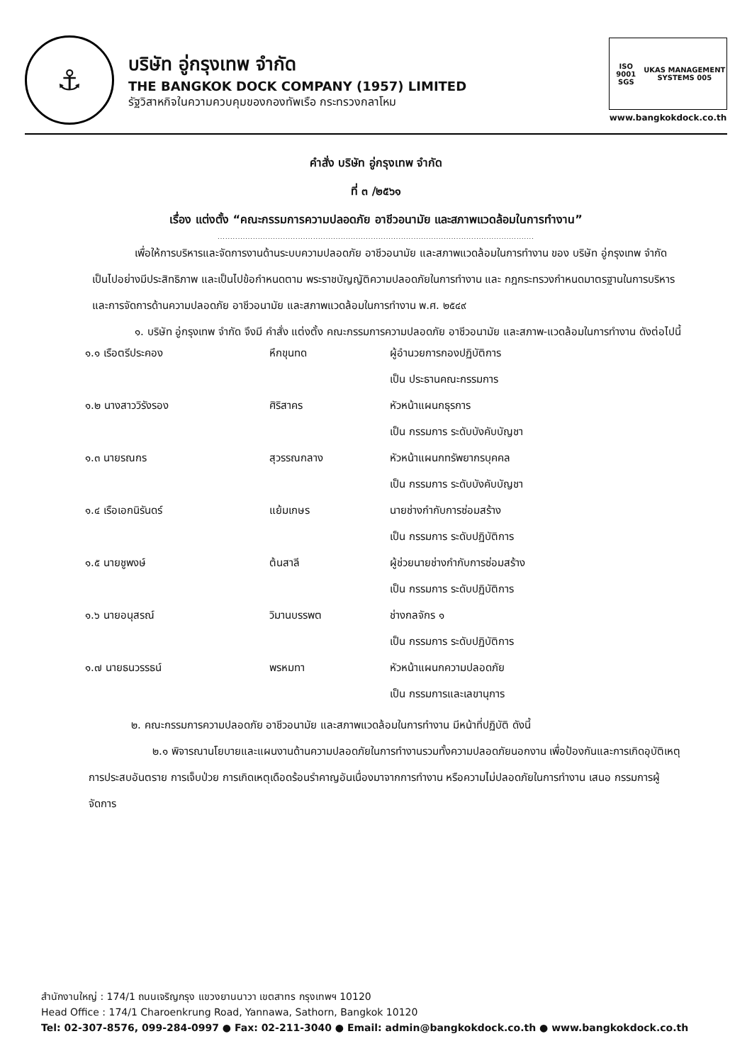⚓
บริษัท อู่กรุงเทพ จำกัด
THE BANGKOK DOCK COMPANY (1957) LIMITED
รัฐวิสาหกิจในความควบคุมของกองทัพเรือ กระทรวงกลาโหม
ISO 9001 SGS UKAS MANAGEMENT SYSTEMS 005
www.bangkokdock.co.th
คำสั่ง บริษัท อู่กรุงเทพ จำกัด
ที่ ๓ /๒๕๖๑
เรื่อง แต่งตั้ง “คณะกรรมการความปลอดภัย อาชีวอนามัย และสภาพแวดล้อมในการทำงาน”
..............................................................................................................................
เพื่อให้การบริหารและจัดการงานด้านระบบความปลอดภัย อาชีวอนามัย และสภาพแวดล้อมในการทำงาน ของ บริษัท อู่กรุงเทพ จำกัด เป็นไปอย่างมีประสิทธิภาพ และเป็นไปข้อกำหนดตาม พระราชบัญญัติความปลอดภัยในการทำงาน และ กฎกระทรวงกำหนดมาตรฐานในการบริหารและการจัดการด้านความปลอดภัย อาชีวอนามัย และสภาพแวดล้อมในการทำงาน พ.ศ. ๒๕๔๙
๑. บริษัท อู่กรุงเทพ จำกัด จึงมี คำสั่ง แต่งตั้ง คณะกรรมการความปลอดภัย อาชีวอนามัย และสภาพ-แวดล้อมในการทำงาน ดังต่อไปนี้
| ๑.๑ เรือตรีประคอง | หึกขุนทด | ผู้อำนวยการกองปฏิบัติการ |
| | | เป็น ประธานคณะกรรมการ |
| ๑.๒ นางสาววิรังรอง | ศิริสาคร | หัวหน้าแผนกธุรการ |
| | | เป็น กรรมการ ระดับบังคับบัญชา |
| ๑.๓ นายรณกร | สุวรรณกลาง | หัวหน้าแผนกทรัพยากรบุคคล |
| | | เป็น กรรมการ ระดับบังคับบัญชา |
| ๑.๔ เรือเอกนิรันดร์ | แย้มเกษร | นายช่างกำกับการซ่อมสร้าง |
| | | เป็น กรรมการ ระดับปฏิบัติการ |
| ๑.๕ นายชูพงษ์ | ต้นสาลี | ผู้ช่วยนายช่างกำกับการซ่อมสร้าง |
| | | เป็น กรรมการ ระดับปฏิบัติการ |
| ๑.๖ นายอนุสรณ์ | วิมานบรรพต | ช่างกลจักร ๑ |
| | | เป็น กรรมการ ระดับปฏิบัติการ |
| ๑.๗ นายธนวรรธน์ | พรหมทา | หัวหน้าแผนกความปลอดภัย |
| | | เป็น กรรมการและเลขานุการ |
๒. คณะกรรมการความปลอดภัย อาชีวอนามัย และสภาพแวดล้อมในการทำงาน มีหน้าที่ปฏิบัติ ดังนี้
๒.๑ พิจารณานโยบายและแผนงานด้านความปลอดภัยในการทำงานรวมทั้งความปลอดภัยนอกงาน เพื่อป้องกันและการเกิดอุบัติเหตุ การประสบอันตราย การเจ็บป่วย การเกิดเหตุเดือดร้อนรำคาญอันเนื่องมาจากการทำงาน หรือความไม่ปลอดภัยในการทำงาน เสนอ กรรมการผู้จัดการ
สำนักงานใหญ่ : 174/1 ถนนเจริญกรุง แขวงยานนาวา เขตสาทร กรุงเทพฯ 10120
Head Office : 174/1 Charoenkrung Road, Yannawa, Sathorn, Bangkok 10120
Tel: 02-307-8576, 099-284-0997 ● Fax: 02-211-3040 ● Email: admin@bangkokdock.co.th ● www.bangkokdock.co.th